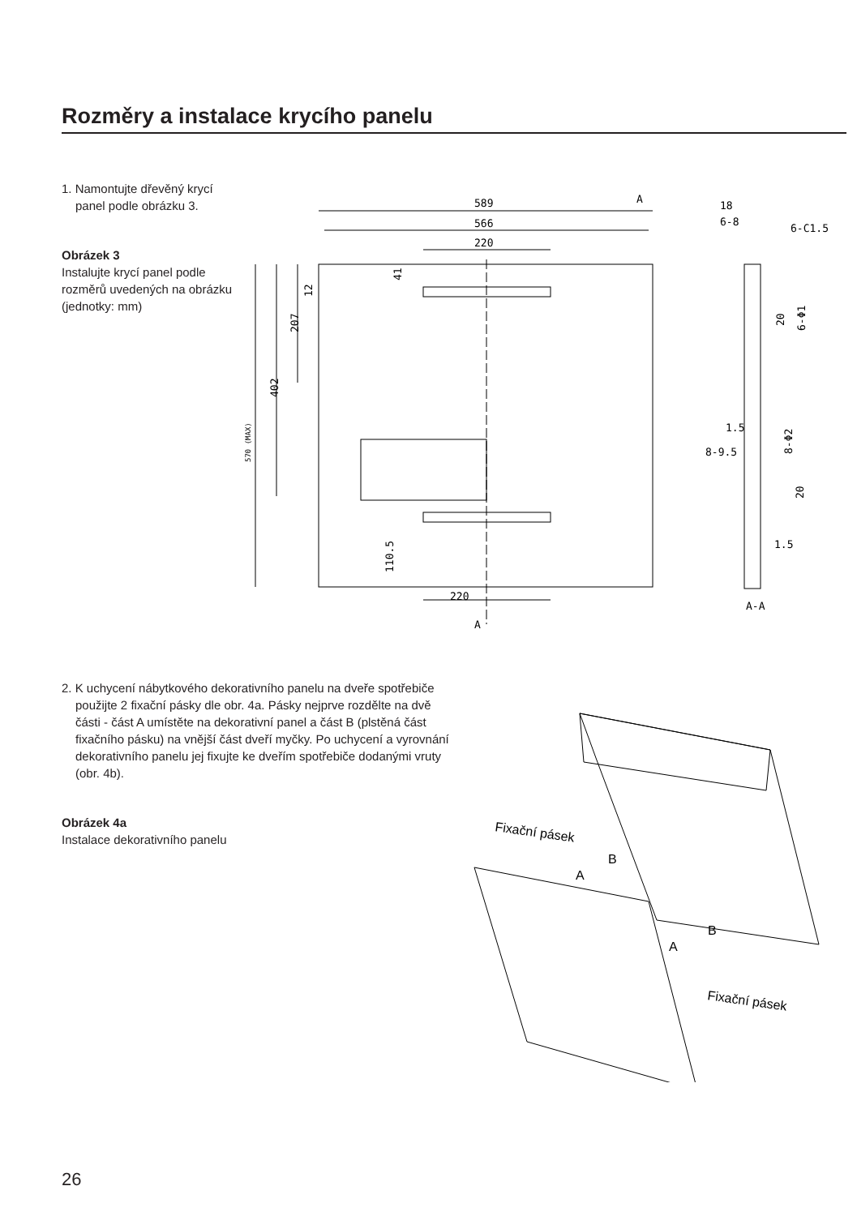Rozměry a instalace krycího panelu
1. Namontujte dřevěný krycí panel podle obrázku 3.
Obrázek 3
Instalujte krycí panel podle rozměrů uvedených na obrázku (jednotky: mm)
589
566
220
A
A
220
18
6-8
6-C1.5
1.5
8-9.5
1.5
A-A
402
207
12
41
110.5
570 (MAX)
20
6-Φ1
8-Φ2
20
2. K uchycení nábytkového dekorativního panelu na dveře spotřebiče použijte 2 fixační pásky dle obr. 4a. Pásky nejprve rozdělte na dvě části - část A umístěte na dekorativní panel a část B (plstěná část fixačního pásku) na vnější část dveří myčky. Po uchycení a vyrovnání dekorativního panelu jej fixujte ke dveřím spotřebiče dodanými vruty (obr. 4b).
Obrázek 4a
Instalace dekorativního panelu
Fixační pásek
Fixační pásek
B
A
B
A
26